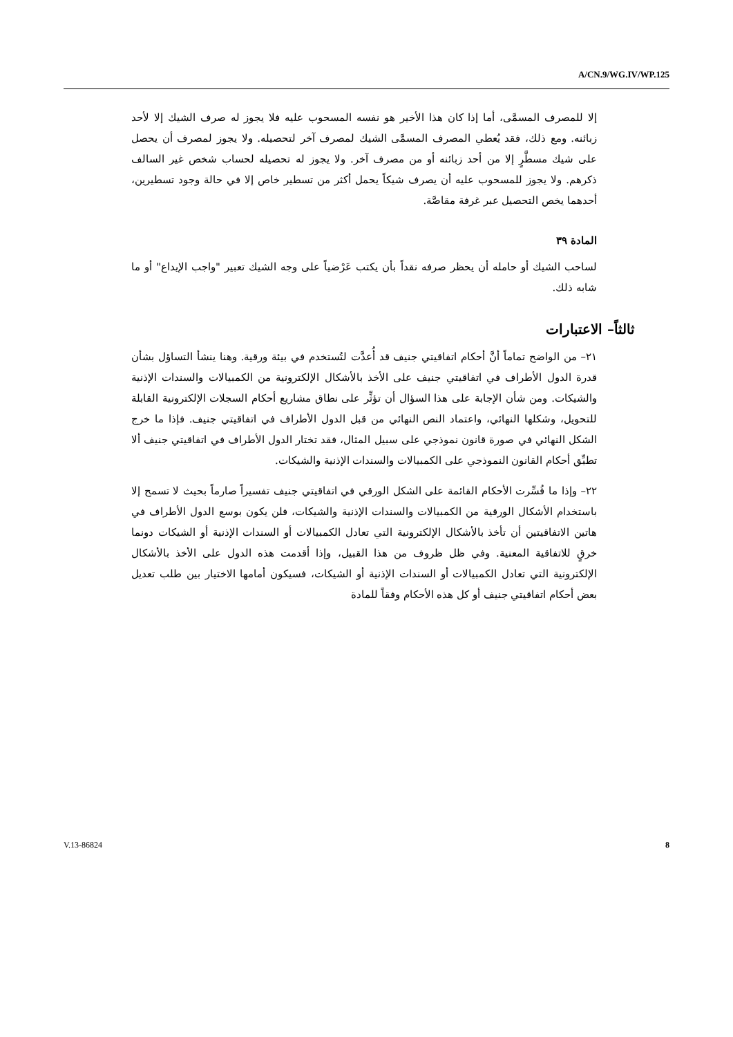A/CN.9/WG.IV/WP.125
إلا للمصرف المسمَّى، أما إذا كان هذا الأخير هو نفسه المسحوب عليه فلا يجوز له صرف الشيك إلا لأحد زبائنه. ومع ذلك، فقد يُعطي المصرف المسمَّى الشيك لمصرف آخر لتحصيله. ولا يجوز لمصرف أن يحصل على شيك مسطَّرٍ إلا من أحد زبائنه أو من مصرف آخر. ولا يجوز له تحصيله لحساب شخص غير السالف ذكرهم. ولا يجوز للمسحوب عليه أن يصرف شيكاً يحمل أكثر من تسطير خاص إلا في حالة وجود تسطيرين، أحدهما يخص التحصيل عبر غرفة مقاصَّة.
المادة ٣٩
لساحب الشيك أو حامله أن يحظر صرفه نقداً بأن يكتب عَرْضياً على وجه الشيك تعبير "واجب الإيداع" أو ما شابه ذلك.
ثالثاً– الاعتبارات
٢١– من الواضح تماماً أنَّ أحكام اتفاقيتي جنيف قد أُعدَّت لتُستخدم في بيئة ورقية. وهنا ينشأ التساؤل بشأن قدرة الدول الأطراف في اتفاقيتي جنيف على الأخذ بالأشكال الإلكترونية من الكمبيالات والسندات الإذنية والشيكات. ومن شأن الإجابة على هذا السؤال أن تؤثِّر على نطاق مشاريع أحكام السجلات الإلكترونية القابلة للتحويل، وشكلها النهائي، واعتماد النص النهائي من قبل الدول الأطراف في اتفاقيتي جنيف. فإذا ما خرج الشكل النهائي في صورة قانون نموذجي على سبيل المثال، فقد تختار الدول الأطراف في اتفاقيتي جنيف ألا تطبِّق أحكام القانون النموذجي على الكمبيالات والسندات الإذنية والشيكات.
٢٢– وإذا ما فُسِّرت الأحكام القائمة على الشكل الورقي في اتفاقيتي جنيف تفسيراً صارماً بحيث لا تسمح إلا باستخدام الأشكال الورقية من الكمبيالات والسندات الإذنية والشيكات، فلن يكون بوسع الدول الأطراف في هاتين الاتفاقيتين أن تأخذ بالأشكال الإلكترونية التي تعادل الكمبيالات أو السندات الإذنية أو الشيكات دونما خرقٍ للاتفاقية المعنية. وفي ظل ظروف من هذا القبيل، وإذا أقدمت هذه الدول على الأخذ بالأشكال الإلكترونية التي تعادل الكمبيالات أو السندات الإذنية أو الشيكات، فسيكون أمامها الاختيار بين طلب تعديل بعض أحكام اتفاقيتي جنيف أو كل هذه الأحكام وفقاً للمادة
V.13-86824 8